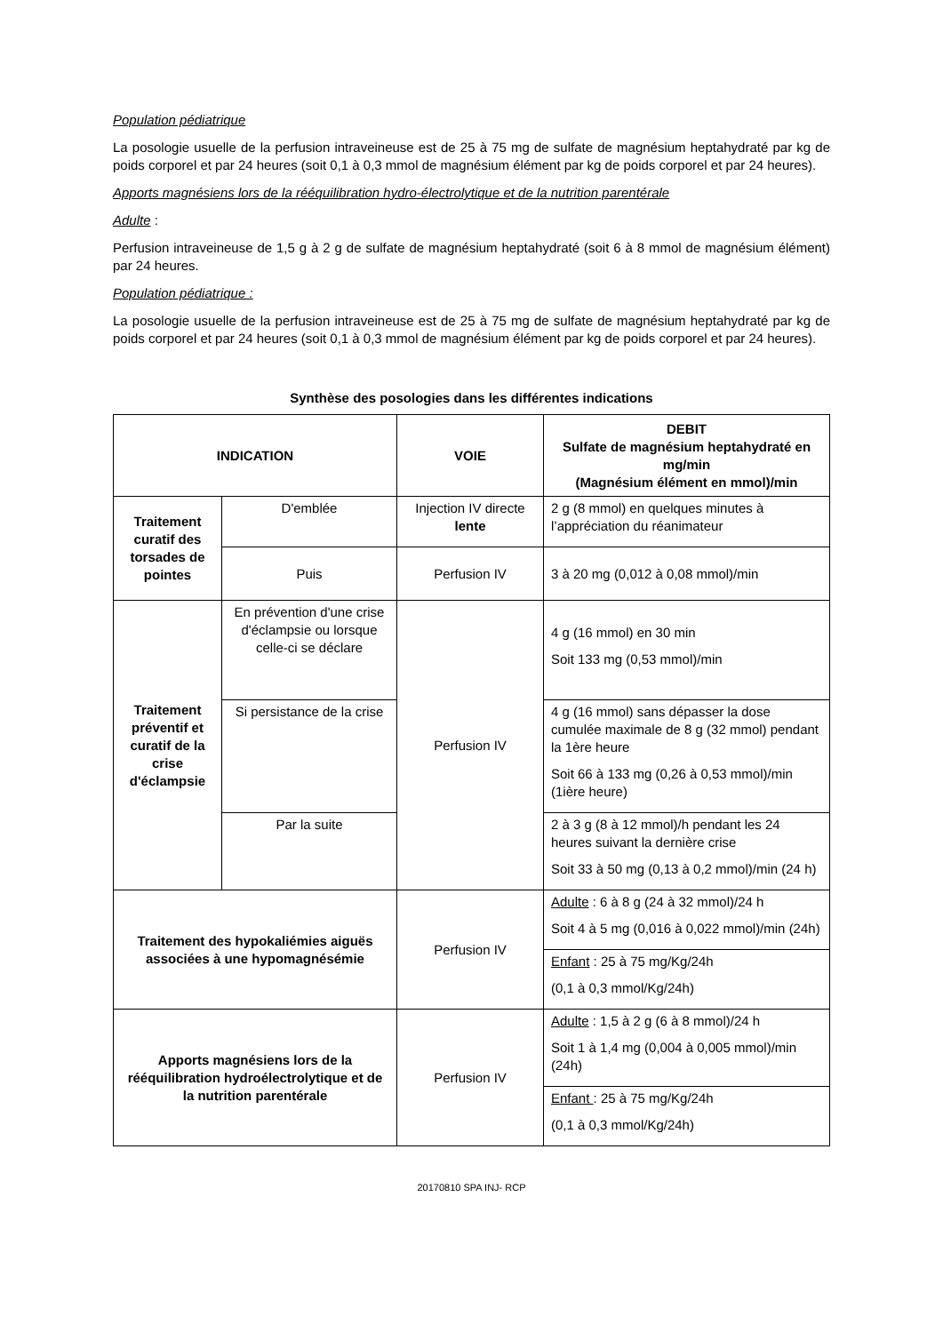Population pédiatrique
La posologie usuelle de la perfusion intraveineuse est de 25 à 75 mg de sulfate de magnésium heptahydraté par kg de poids corporel et par 24 heures (soit 0,1 à 0,3 mmol de magnésium élément par kg de poids corporel et par 24 heures).
Apports magnésiens lors de la rééquilibration hydro-électrolytique et de la nutrition parentérale
Adulte :
Perfusion intraveineuse de 1,5 g à 2 g de sulfate de magnésium heptahydraté (soit 6 à 8 mmol de magnésium élément) par 24 heures.
Population pédiatrique :
La posologie usuelle de la perfusion intraveineuse est de 25 à 75 mg de sulfate de magnésium heptahydraté par kg de poids corporel et par 24 heures (soit 0,1 à 0,3 mmol de magnésium élément par kg de poids corporel et par 24 heures).
Synthèse des posologies dans les différentes indications
| INDICATION | | VOIE | DEBIT Sulfate de magnésium heptahydraté en mg/min (Magnésium élément en mmol)/min |
| --- | --- | --- | --- |
| Traitement curatif des torsades de pointes | D'emblée | Injection IV directe lente | 2 g (8 mmol) en quelques minutes à l’appréciation du réanimateur |
| | Puis | Perfusion IV | 3 à 20 mg (0,012 à 0,08 mmol)/min |
| Traitement préventif et curatif de la crise d'éclampsie | En prévention d'une crise d'éclampsie ou lorsque celle-ci se déclare | Perfusion IV | 4 g (16 mmol) en 30 min Soit 133 mg (0,53 mmol)/min |
| | Si persistance de la crise | | 4 g (16 mmol) sans dépasser la dose cumulée maximale de 8 g (32 mmol) pendant la 1ère heure Soit 66 à 133 mg (0,26 à 0,53 mmol)/min (1ière heure) |
| | Par la suite | | 2 à 3 g (8 à 12 mmol)/h pendant les 24 heures suivant la dernière crise Soit 33 à 50 mg (0,13 à 0,2 mmol)/min (24 h) |
| Traitement des hypokaliémies aiguës associées à une hypomagnésémie | | Perfusion IV | Adulte : 6 à 8 g (24 à 32 mmol)/24 h Soit 4 à 5 mg (0,016 à 0,022 mmol)/min (24h) |
| | | | Enfant : 25 à 75 mg/Kg/24h (0,1 à 0,3 mmol/Kg/24h) |
| Apports magnésiens lors de la rééquilibration hydroélectrolytique et de la nutrition parentérale | | Perfusion IV | Adulte : 1,5 à 2 g (6 à 8 mmol)/24 h Soit 1 à 1,4 mg (0,004 à 0,005 mmol)/min (24h) |
| | | | Enfant : 25 à 75 mg/Kg/24h (0,1 à 0,3 mmol/Kg/24h) |
20170810 SPA INJ- RCP